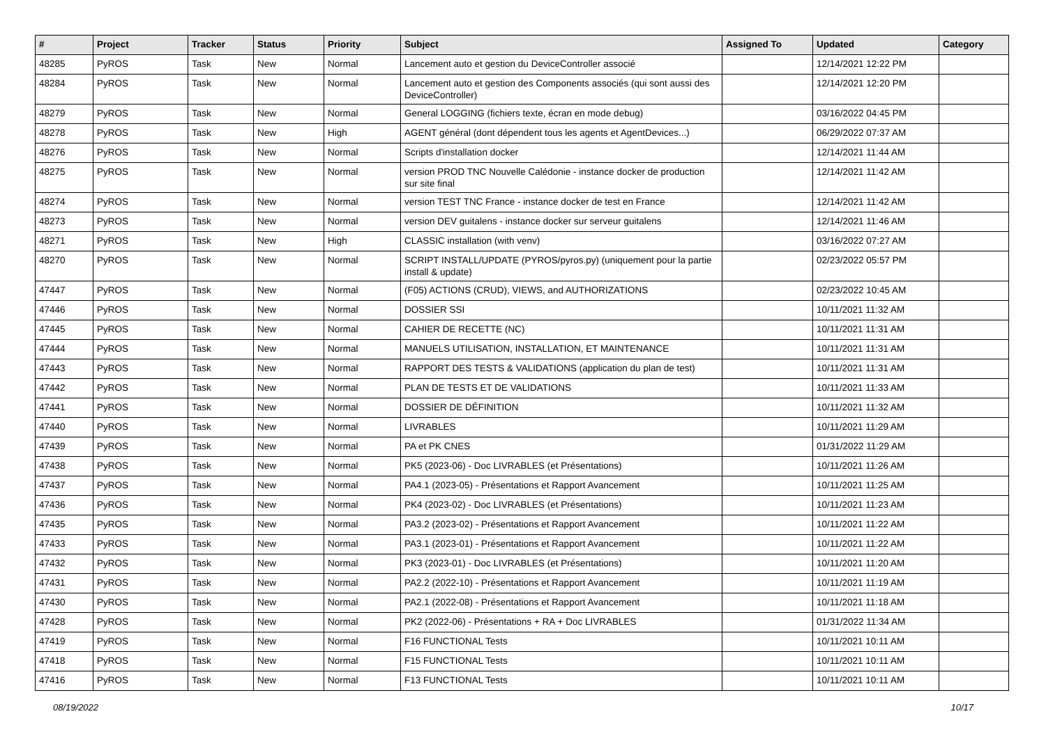| # | Project | Tracker | Status | Priority | Subject | Assigned To | Updated | Category |
| --- | --- | --- | --- | --- | --- | --- | --- | --- |
| 48285 | PyROS | Task | New | Normal | Lancement auto et gestion du DeviceController associé | | 12/14/2021 12:22 PM | |
| 48284 | PyROS | Task | New | Normal | Lancement auto et gestion des Components associés (qui sont aussi des DeviceController) | | 12/14/2021 12:20 PM | |
| 48279 | PyROS | Task | New | Normal | General LOGGING (fichiers texte, écran en mode debug) | | 03/16/2022 04:45 PM | |
| 48278 | PyROS | Task | New | High | AGENT général (dont dépendent tous les agents et AgentDevices...) | | 06/29/2022 07:37 AM | |
| 48276 | PyROS | Task | New | Normal | Scripts d'installation docker | | 12/14/2021 11:44 AM | |
| 48275 | PyROS | Task | New | Normal | version PROD TNC Nouvelle Calédonie - instance docker de production sur site final | | 12/14/2021 11:42 AM | |
| 48274 | PyROS | Task | New | Normal | version TEST TNC France - instance docker de test en France | | 12/14/2021 11:42 AM | |
| 48273 | PyROS | Task | New | Normal | version DEV guitalens - instance docker sur serveur guitalens | | 12/14/2021 11:46 AM | |
| 48271 | PyROS | Task | New | High | CLASSIC installation (with venv) | | 03/16/2022 07:27 AM | |
| 48270 | PyROS | Task | New | Normal | SCRIPT INSTALL/UPDATE (PYROS/pyros.py) (uniquement pour la partie install & update) | | 02/23/2022 05:57 PM | |
| 47447 | PyROS | Task | New | Normal | (F05) ACTIONS (CRUD), VIEWS, and AUTHORIZATIONS | | 02/23/2022 10:45 AM | |
| 47446 | PyROS | Task | New | Normal | DOSSIER SSI | | 10/11/2021 11:32 AM | |
| 47445 | PyROS | Task | New | Normal | CAHIER DE RECETTE (NC) | | 10/11/2021 11:31 AM | |
| 47444 | PyROS | Task | New | Normal | MANUELS UTILISATION, INSTALLATION, ET MAINTENANCE | | 10/11/2021 11:31 AM | |
| 47443 | PyROS | Task | New | Normal | RAPPORT DES TESTS & VALIDATIONS (application du plan de test) | | 10/11/2021 11:31 AM | |
| 47442 | PyROS | Task | New | Normal | PLAN DE TESTS ET DE VALIDATIONS | | 10/11/2021 11:33 AM | |
| 47441 | PyROS | Task | New | Normal | DOSSIER DE DÉFINITION | | 10/11/2021 11:32 AM | |
| 47440 | PyROS | Task | New | Normal | LIVRABLES | | 10/11/2021 11:29 AM | |
| 47439 | PyROS | Task | New | Normal | PA et PK CNES | | 01/31/2022 11:29 AM | |
| 47438 | PyROS | Task | New | Normal | PK5 (2023-06) - Doc LIVRABLES (et Présentations) | | 10/11/2021 11:26 AM | |
| 47437 | PyROS | Task | New | Normal | PA4.1 (2023-05) - Présentations et Rapport Avancement | | 10/11/2021 11:25 AM | |
| 47436 | PyROS | Task | New | Normal | PK4 (2023-02) - Doc LIVRABLES (et Présentations) | | 10/11/2021 11:23 AM | |
| 47435 | PyROS | Task | New | Normal | PA3.2 (2023-02) - Présentations et Rapport Avancement | | 10/11/2021 11:22 AM | |
| 47433 | PyROS | Task | New | Normal | PA3.1 (2023-01) - Présentations et Rapport Avancement | | 10/11/2021 11:22 AM | |
| 47432 | PyROS | Task | New | Normal | PK3 (2023-01) - Doc LIVRABLES (et Présentations) | | 10/11/2021 11:20 AM | |
| 47431 | PyROS | Task | New | Normal | PA2.2 (2022-10) - Présentations et Rapport Avancement | | 10/11/2021 11:19 AM | |
| 47430 | PyROS | Task | New | Normal | PA2.1 (2022-08) - Présentations et Rapport Avancement | | 10/11/2021 11:18 AM | |
| 47428 | PyROS | Task | New | Normal | PK2 (2022-06) - Présentations + RA + Doc LIVRABLES | | 01/31/2022 11:34 AM | |
| 47419 | PyROS | Task | New | Normal | F16 FUNCTIONAL Tests | | 10/11/2021 10:11 AM | |
| 47418 | PyROS | Task | New | Normal | F15 FUNCTIONAL Tests | | 10/11/2021 10:11 AM | |
| 47416 | PyROS | Task | New | Normal | F13 FUNCTIONAL Tests | | 10/11/2021 10:11 AM | |
08/19/2022 10/17